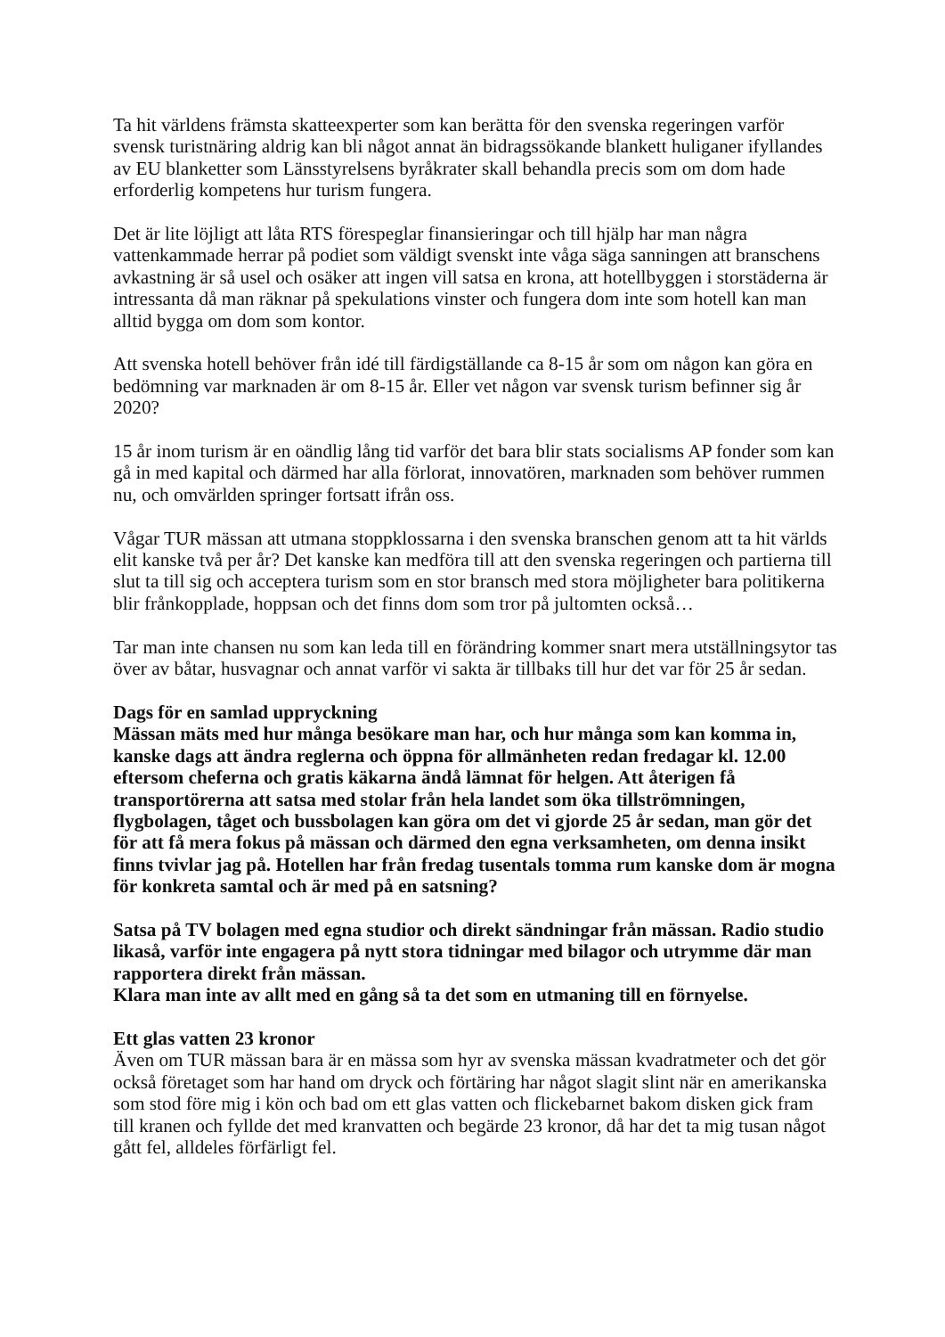Ta hit världens främsta skatteexperter som kan berätta för den svenska regeringen varför svensk turistnäring aldrig kan bli något annat än bidragssökande blankett huliganer ifyllandes av EU blanketter som Länsstyrelsens byråkrater skall behandla precis som om dom hade erforderlig kompetens hur turism fungera.
Det är lite löjligt att låta RTS förespeglar finansieringar och till hjälp har man några vattenkammade herrar på podiet som väldigt svenskt inte våga säga sanningen att branschens avkastning är så usel och osäker att ingen vill satsa en krona, att hotellbyggen i storstäderna är intressanta då man räknar på spekulations vinster och fungera dom inte som hotell kan man alltid bygga om dom som kontor.
Att svenska hotell behöver från idé till färdigställande ca 8-15 år som om någon kan göra en bedömning var marknaden är om 8-15 år. Eller vet någon var svensk turism befinner sig år 2020?
15 år inom turism är en oändlig lång tid varför det bara blir stats socialisms AP fonder som kan gå in med kapital och därmed har alla förlorat, innovatören, marknaden som behöver rummen nu, och omvärlden springer fortsatt ifrån oss.
Vågar TUR mässan att utmana stoppklossarna i den svenska branschen genom att ta hit världs elit kanske två per år? Det kanske kan medföra till att den svenska regeringen och partierna till slut ta till sig och acceptera turism som en stor bransch med stora möjligheter bara politikerna blir frånkopplade, hoppsan och det finns dom som tror på jultomten också…
Tar man inte chansen nu som kan leda till en förändring kommer snart mera utställningsytor tas över av båtar, husvagnar och annat varför vi sakta är tillbaks till hur det var för 25 år sedan.
Dags för en samlad uppryckning
Mässan mäts med hur många besökare man har, och hur många som kan komma in, kanske dags att ändra reglerna och öppna för allmänheten redan fredagar kl. 12.00 eftersom cheferna och gratis käkarna ändå lämnat för helgen. Att återigen få transportörerna att satsa med stolar från hela landet som öka tillströmningen, flygbolagen, tåget och bussbolagen kan göra om det vi gjorde 25 år sedan, man gör det för att få mera fokus på mässan och därmed den egna verksamheten, om denna insikt finns tvivlar jag på. Hotellen har från fredag tusentals tomma rum kanske dom är mogna för konkreta samtal och är med på en satsning?
Satsa på TV bolagen med egna studior och direkt sändningar från mässan. Radio studio likaså, varför inte engagera på nytt stora tidningar med bilagor och utrymme där man rapportera direkt från mässan.
Klara man inte av allt med en gång så ta det som en utmaning till en förnyelse.
Ett glas vatten 23 kronor
Även om TUR mässan bara är en mässa som hyr av svenska mässan kvadratmeter och det gör också företaget som har hand om dryck och förtäring har något slagit slint när en amerikanska som stod före mig i kön och bad om ett glas vatten och flickebarnet bakom disken gick fram till kranen och fyllde det med kranvatten och begärde 23 kronor, då har det ta mig tusan något gått fel, alldeles förfärligt fel.